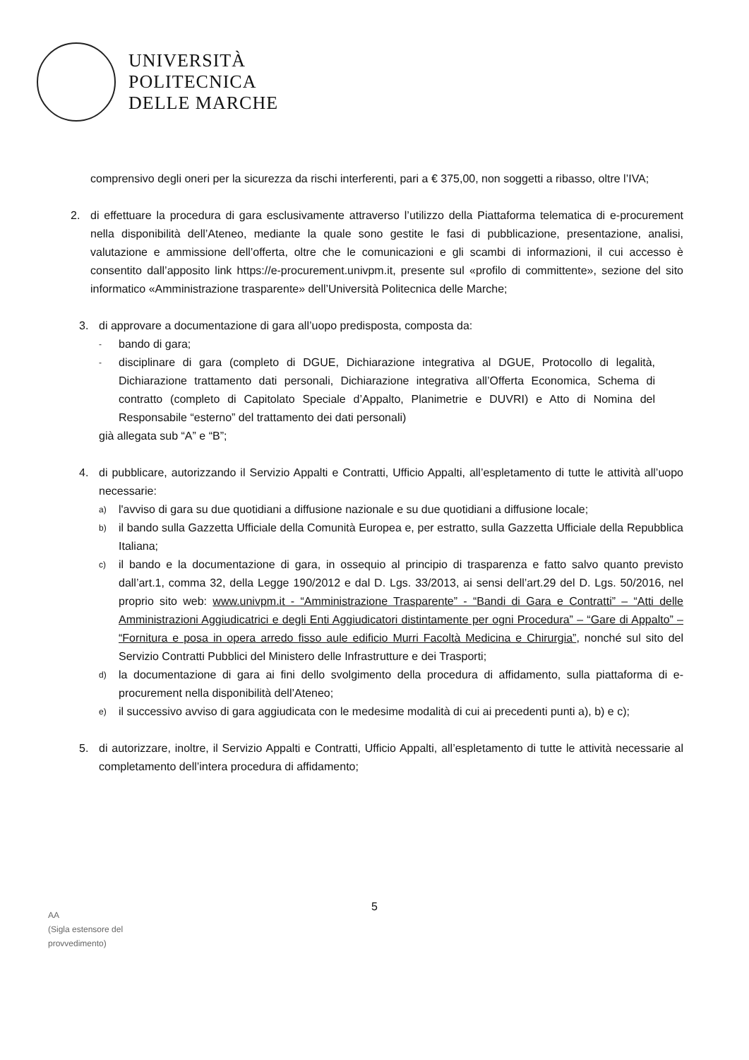UNIVERSITÀ
POLITECNICA
DELLE MARCHE
comprensivo degli oneri per la sicurezza da rischi interferenti, pari a € 375,00, non soggetti a ribasso, oltre l’IVA;
2. di effettuare la procedura di gara esclusivamente attraverso l’utilizzo della Piattaforma telematica di e-procurement nella disponibilità dell’Ateneo, mediante la quale sono gestite le fasi di pubblicazione, presentazione, analisi, valutazione e ammissione dell’offerta, oltre che le comunicazioni e gli scambi di informazioni, il cui accesso è consentito dall’apposito link https://e-procurement.univpm.it, presente sul «profilo di committente», sezione del sito informatico «Amministrazione trasparente» dell’Università Politecnica delle Marche;
3. di approvare a documentazione di gara all’uopo predisposta, composta da:
-
bando di gara;
-
disciplinare di gara (completo di DGUE, Dichiarazione integrativa al DGUE, Protocollo di legalità, Dichiarazione trattamento dati personali, Dichiarazione integrativa all’Offerta Economica, Schema di contratto (completo di Capitolato Speciale d’Appalto, Planimetrie e DUVRI) e Atto di Nomina del Responsabile “esterno” del trattamento dei dati personali)
già allegata sub “A” e “B”;
4. di pubblicare, autorizzando il Servizio Appalti e Contratti, Ufficio Appalti, all’espletamento di tutte le attività all’uopo necessarie:
a)
l'avviso di gara su due quotidiani a diffusione nazionale e su due quotidiani a diffusione locale;
b)
il bando sulla Gazzetta Ufficiale della Comunità Europea e, per estratto, sulla Gazzetta Ufficiale della Repubblica Italiana;
c)
il bando e la documentazione di gara, in ossequio al principio di trasparenza e fatto salvo quanto previsto dall’art.1, comma 32, della Legge 190/2012 e dal D. Lgs. 33/2013, ai sensi dell’art.29 del D. Lgs. 50/2016, nel proprio sito web: www.univpm.it - “Amministrazione Trasparente” - “Bandi di Gara e Contratti” – “Atti delle Amministrazioni Aggiudicatrici e degli Enti Aggiudicatori distintamente per ogni Procedura” – “Gare di Appalto” – “Fornitura e posa in opera arredo fisso aule edificio Murri Facoltà Medicina e Chirurgia”, nonché sul sito del Servizio Contratti Pubblici del Ministero delle Infrastrutture e dei Trasporti;
d)
la documentazione di gara ai fini dello svolgimento della procedura di affidamento, sulla piattaforma di e-procurement nella disponibilità dell’Ateneo;
e)
il successivo avviso di gara aggiudicata con le medesime modalità di cui ai precedenti punti a), b) e c);
5. di autorizzare, inoltre, il Servizio Appalti e Contratti, Ufficio Appalti, all’espletamento di tutte le attività necessarie al completamento dell’intera procedura di affidamento;
5
AA
(Sigla estensore del
provvedimento)